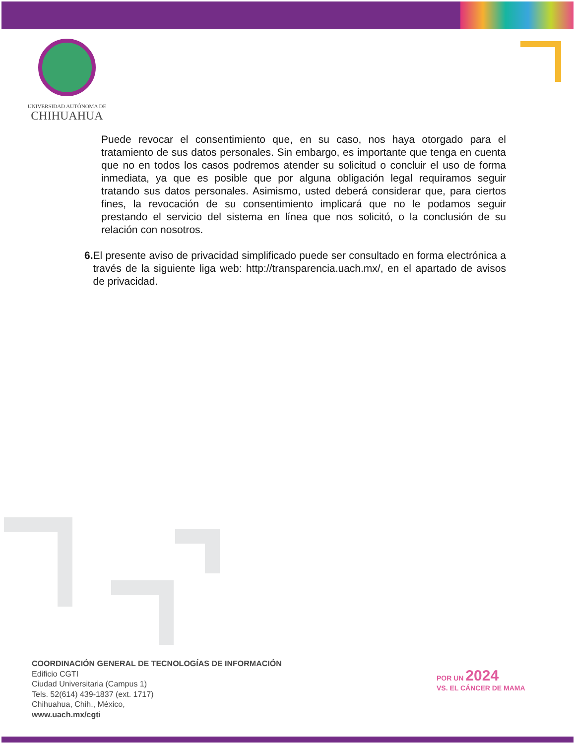UNIVERSIDAD AUTÓNOMA DE
CHIHUAHUA
Puede revocar el consentimiento que, en su caso, nos haya otorgado para el tratamiento de sus datos personales. Sin embargo, es importante que tenga en cuenta que no en todos los casos podremos atender su solicitud o concluir el uso de forma inmediata, ya que es posible que por alguna obligación legal requiramos seguir tratando sus datos personales. Asimismo, usted deberá considerar que, para ciertos fines, la revocación de su consentimiento implicará que no le podamos seguir prestando el servicio del sistema en línea que nos solicitó, o la conclusión de su relación con nosotros.
6. El presente aviso de privacidad simplificado puede ser consultado en forma electrónica a través de la siguiente liga web: http://transparencia.uach.mx/, en el apartado de avisos de privacidad.
COORDINACIÓN GENERAL DE TECNOLOGÍAS DE INFORMACIÓN
Edificio CGTI
Ciudad Universitaria (Campus 1)
Tels. 52(614) 439-1837 (ext. 1717)
Chihuahua, Chih., México,
www.uach.mx/cgti
POR UN 2024
VS. EL CÁNCER DE MAMA